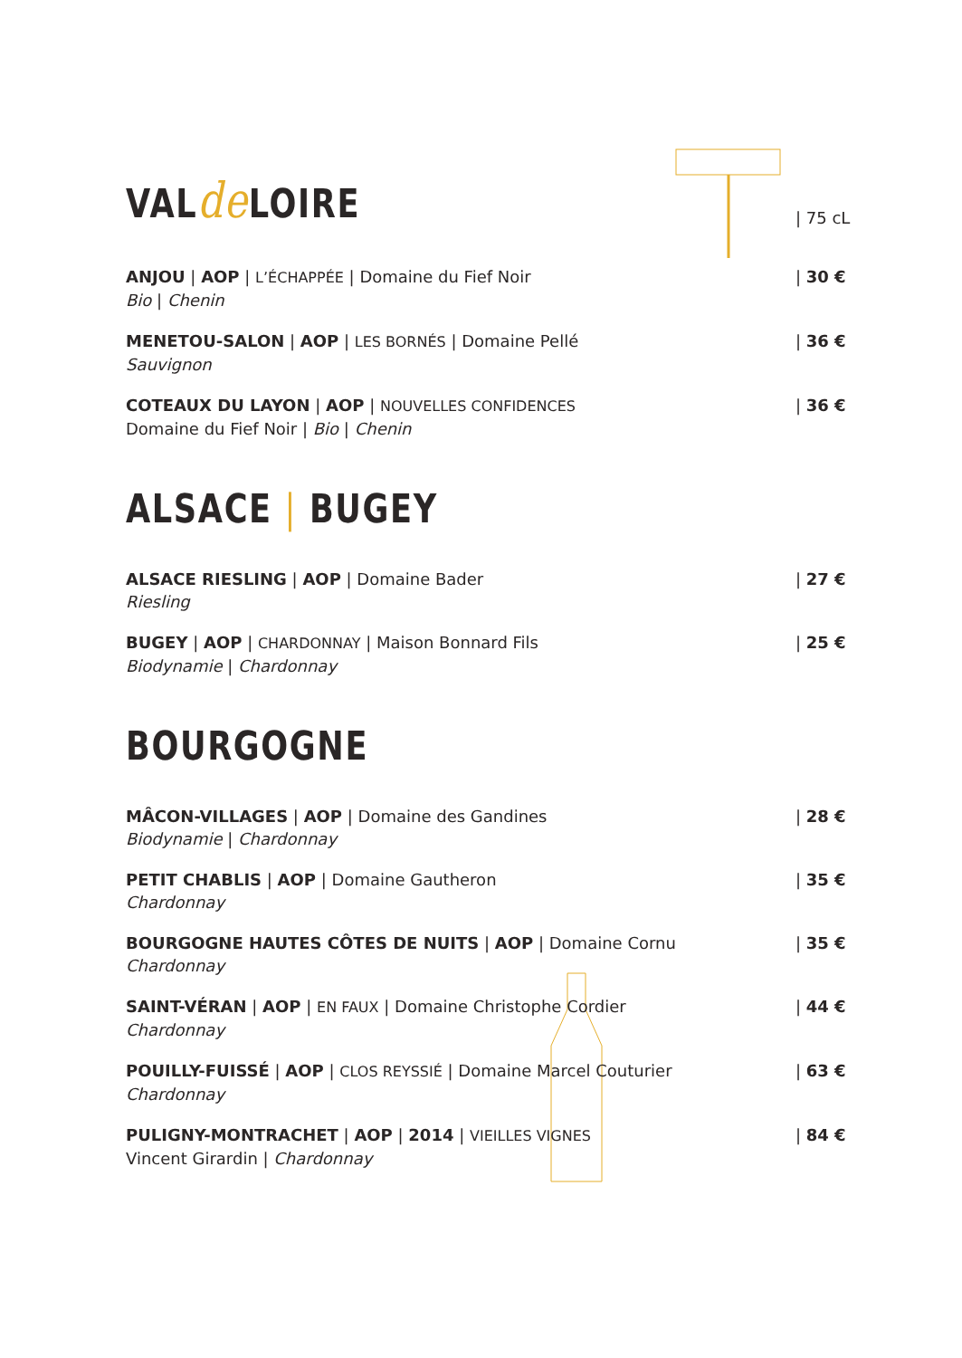VALde LOIRE
| 75 cL
ANJOU | AOP | L’ÉCHAPPÉE | Domaine du Fief Noir
Bio | Chenin
| 30 €
MENETOU-SALON | AOP | LES BORNÉS | Domaine Pellé
Sauvignon
| 36 €
COTEAUX DU LAYON | AOP | NOUVELLES CONFIDENCES
Domaine du Fief Noir | Bio | Chenin
| 36 €
ALSACE | BUGEY
ALSACE RIESLING | AOP | Domaine Bader
Riesling
| 27 €
BUGEY | AOP | CHARDONNAY | Maison Bonnard Fils
Biodynamie | Chardonnay
| 25 €
BOURGOGNE
MÂCON-VILLAGES | AOP | Domaine des Gandines
Biodynamie | Chardonnay
| 28 €
PETIT CHABLIS | AOP | Domaine Gautheron
Chardonnay
| 35 €
BOURGOGNE HAUTES CÔTES DE NUITS | AOP | Domaine Cornu
Chardonnay
| 35 €
SAINT-VÉRAN | AOP | EN FAUX | Domaine Christophe Cordier
Chardonnay
| 44 €
POUILLY-FUISSÉ | AOP | CLOS REYSSIÉ | Domaine Marcel Couturier
Chardonnay
| 63 €
PULIGNY-MONTRACHET | AOP | 2014 | VIEILLES VIGNES
Vincent Girardin | Chardonnay
| 84 €